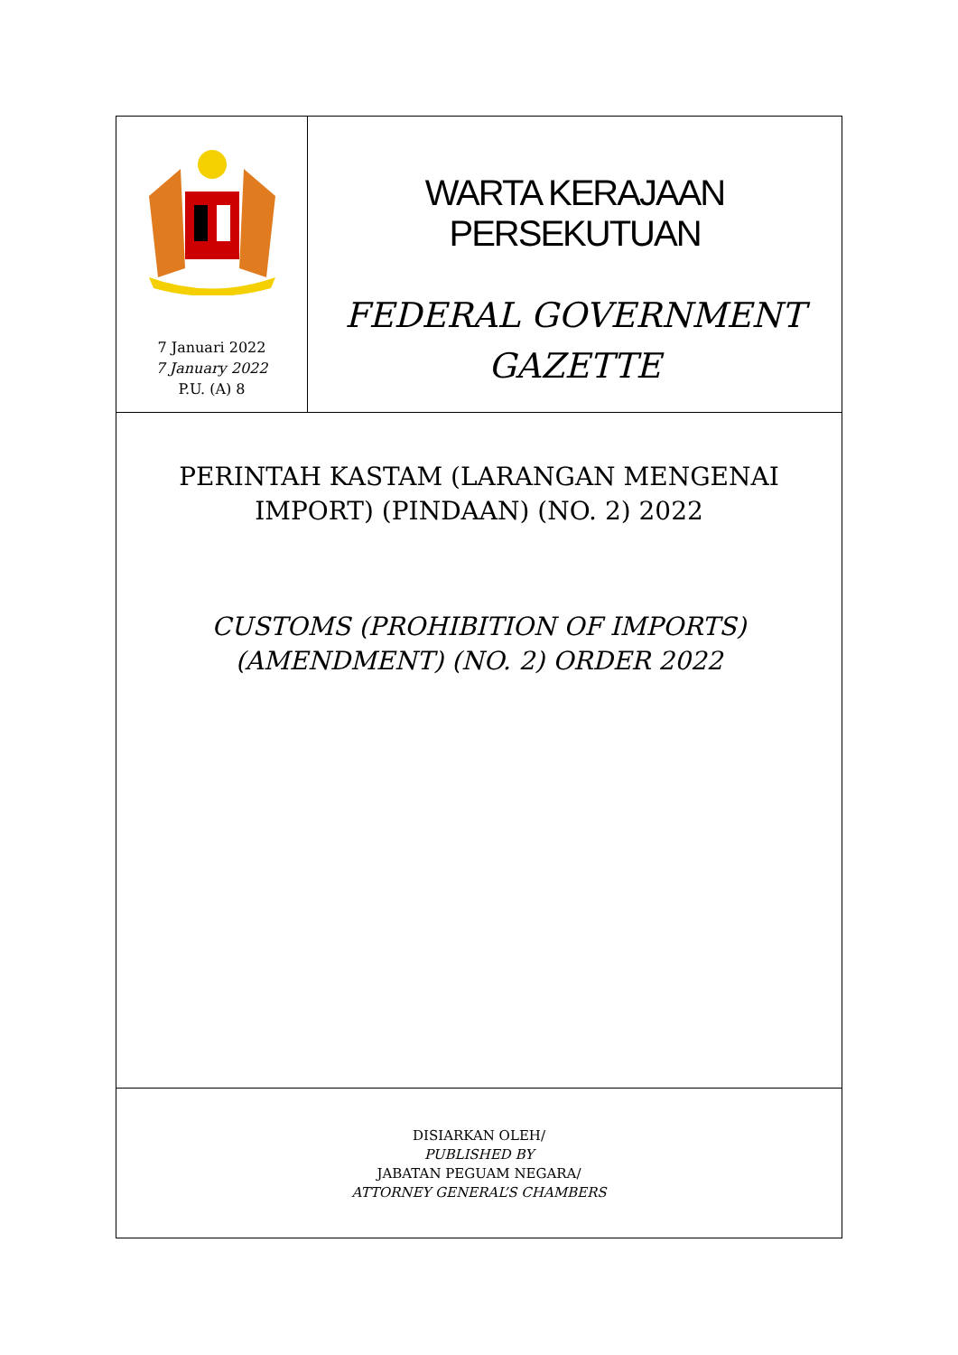7 Januari 2022
7 January 2022
P.U. (A) 8
WARTA KERAJAAN PERSEKUTUAN
FEDERAL GOVERNMENT
GAZETTE
PERINTAH KASTAM (LARANGAN MENGENAI
IMPORT) (PINDAAN) (NO. 2) 2022
CUSTOMS (PROHIBITION OF IMPORTS)
(AMENDMENT) (NO. 2) ORDER 2022
DISIARKAN OLEH/
PUBLISHED BY
JABATAN PEGUAM NEGARA/
ATTORNEY GENERAL’S CHAMBERS